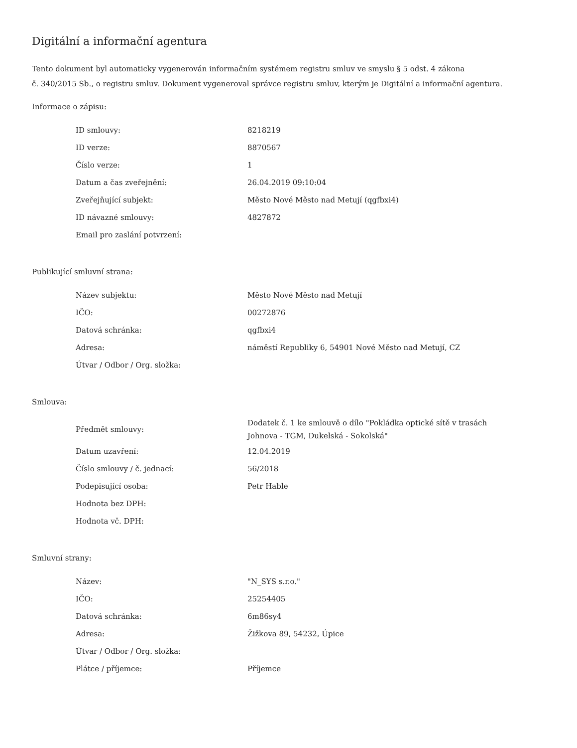Digitální a informační agentura
Tento dokument byl automaticky vygenerován informačním systémem registru smluv ve smyslu § 5 odst. 4 zákona
č. 340/2015 Sb., o registru smluv. Dokument vygeneroval správce registru smluv, kterým je Digitální a informační agentura.
Informace o zápisu:
| ID smlouvy: | 8218219 |
| ID verze: | 8870567 |
| Číslo verze: | 1 |
| Datum a čas zveřejnění: | 26.04.2019 09:10:04 |
| Zveřejňující subjekt: | Město Nové Město nad Metují (qgfbxi4) |
| ID návazné smlouvy: | 4827872 |
| Email pro zaslání potvrzení: | |
Publikující smluvní strana:
| Název subjektu: | Město Nové Město nad Metují |
| IČO: | 00272876 |
| Datová schránka: | qgfbxi4 |
| Adresa: | náměstí Republiky 6, 54901 Nové Město nad Metují, CZ |
| Útvar / Odbor / Org. složka: | |
Smlouva:
| Předmět smlouvy: | Dodatek č. 1 ke smlouvě o dílo "Pokládka optické sítě v trasách Johnova - TGM, Dukelská - Sokolská" |
| Datum uzavření: | 12.04.2019 |
| Číslo smlouvy / č. jednací: | 56/2018 |
| Podepisující osoba: | Petr Hable |
| Hodnota bez DPH: | |
| Hodnota vč. DPH: | |
Smluvní strany:
| Název: | "N_SYS s.r.o." |
| IČO: | 25254405 |
| Datová schránka: | 6m86sy4 |
| Adresa: | Žižkova 89, 54232, Úpice |
| Útvar / Odbor / Org. složka: | |
| Plátce / příjemce: | Příjemce |